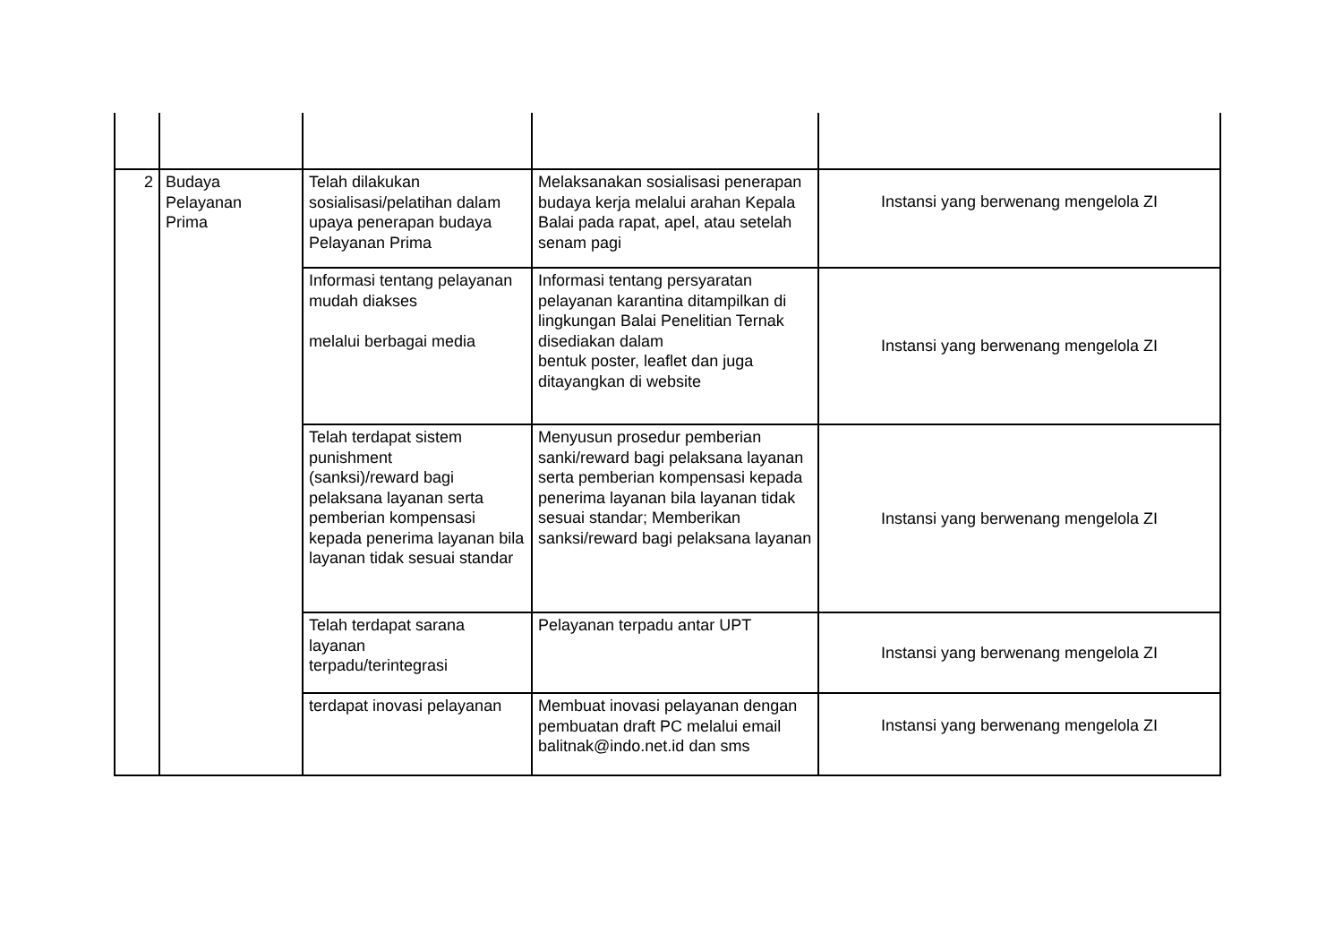| 2 | Budaya Pelayanan Prima | Telah dilakukan sosialisasi/pelatihan dalam upaya penerapan budaya Pelayanan Prima | Melaksanakan sosialisasi penerapan budaya kerja melalui arahan Kepala Balai pada rapat, apel, atau setelah senam pagi | Instansi yang berwenang mengelola ZI |
| | | Informasi tentang pelayanan mudah diakses melalui berbagai media | Informasi tentang persyaratan pelayanan karantina ditampilkan di lingkungan Balai Penelitian Ternak disediakan dalam bentuk poster, leaflet dan juga ditayangkan di website | Instansi yang berwenang mengelola ZI |
| | | Telah terdapat sistem punishment (sanksi)/reward bagi pelaksana layanan serta pemberian kompensasi kepada penerima layanan bila layanan tidak sesuai standar | Menyusun prosedur pemberian sanki/reward bagi pelaksana layanan serta pemberian kompensasi kepada penerima layanan bila layanan tidak sesuai standar; Memberikan sanksi/reward bagi pelaksana layanan | Instansi yang berwenang mengelola ZI |
| | | Telah terdapat sarana layanan terpadu/terintegrasi | Pelayanan terpadu antar UPT | Instansi yang berwenang mengelola ZI |
| | | terdapat inovasi pelayanan | Membuat inovasi pelayanan dengan pembuatan draft PC melalui email balitnak@indo.net.id dan sms | Instansi yang berwenang mengelola ZI |